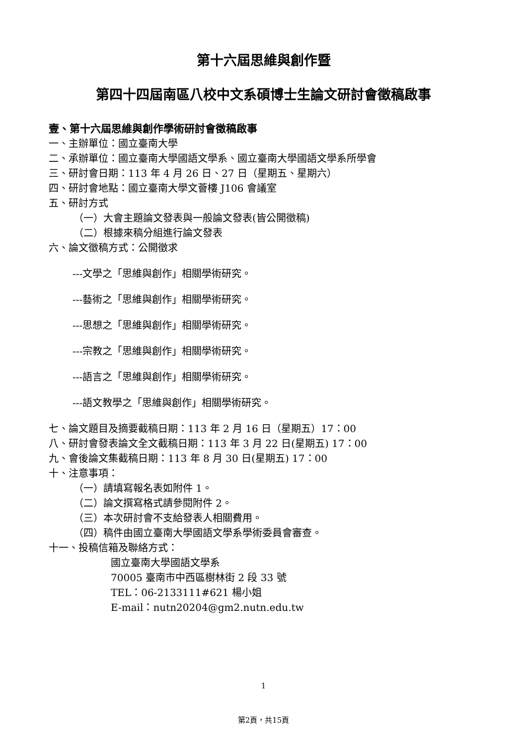第十六屆思維與創作暨
第四十四屆南區八校中文系碩博士生論文研討會徵稿啟事
壹、第十六屆思維與創作學術研討會徵稿啟事
一、主辦單位：國立臺南大學
二、承辦單位：國立臺南大學國語文學系、國立臺南大學國語文學系所學會
三、研討會日期：113 年 4 月 26 日、27 日（星期五、星期六）
四、研討會地點：國立臺南大學文薈樓 J106 會議室
五、研討方式
（一）大會主題論文發表與一般論文發表(皆公開徵稿)
（二）根據來稿分組進行論文發表
六、論文徵稿方式：公開徵求
---文學之「思維與創作」相關學術研究。
---藝術之「思維與創作」相關學術研究。
---思想之「思維與創作」相關學術研究。
---宗教之「思維與創作」相關學術研究。
---語言之「思維與創作」相關學術研究。
---語文教學之「思維與創作」相關學術研究。
七、論文題目及摘要截稿日期：113 年 2 月 16 日（星期五）17：00
八、研討會發表論文全文截稿日期：113 年 3 月 22 日(星期五) 17：00
九、會後論文集截稿日期：113 年 8 月 30 日(星期五) 17：00
十、注意事項：
（一）請填寫報名表如附件 1。
（二）論文撰寫格式請參閱附件 2。
（三）本次研討會不支給發表人相關費用。
（四）稿件由國立臺南大學國語文學系學術委員會審查。
十一、投稿信箱及聯絡方式：
國立臺南大學國語文學系
70005 臺南市中西區樹林街 2 段 33 號
TEL：06-2133111#621 楊小姐
E-mail：nutn20204@gm2.nutn.edu.tw
1
第2頁，共15頁